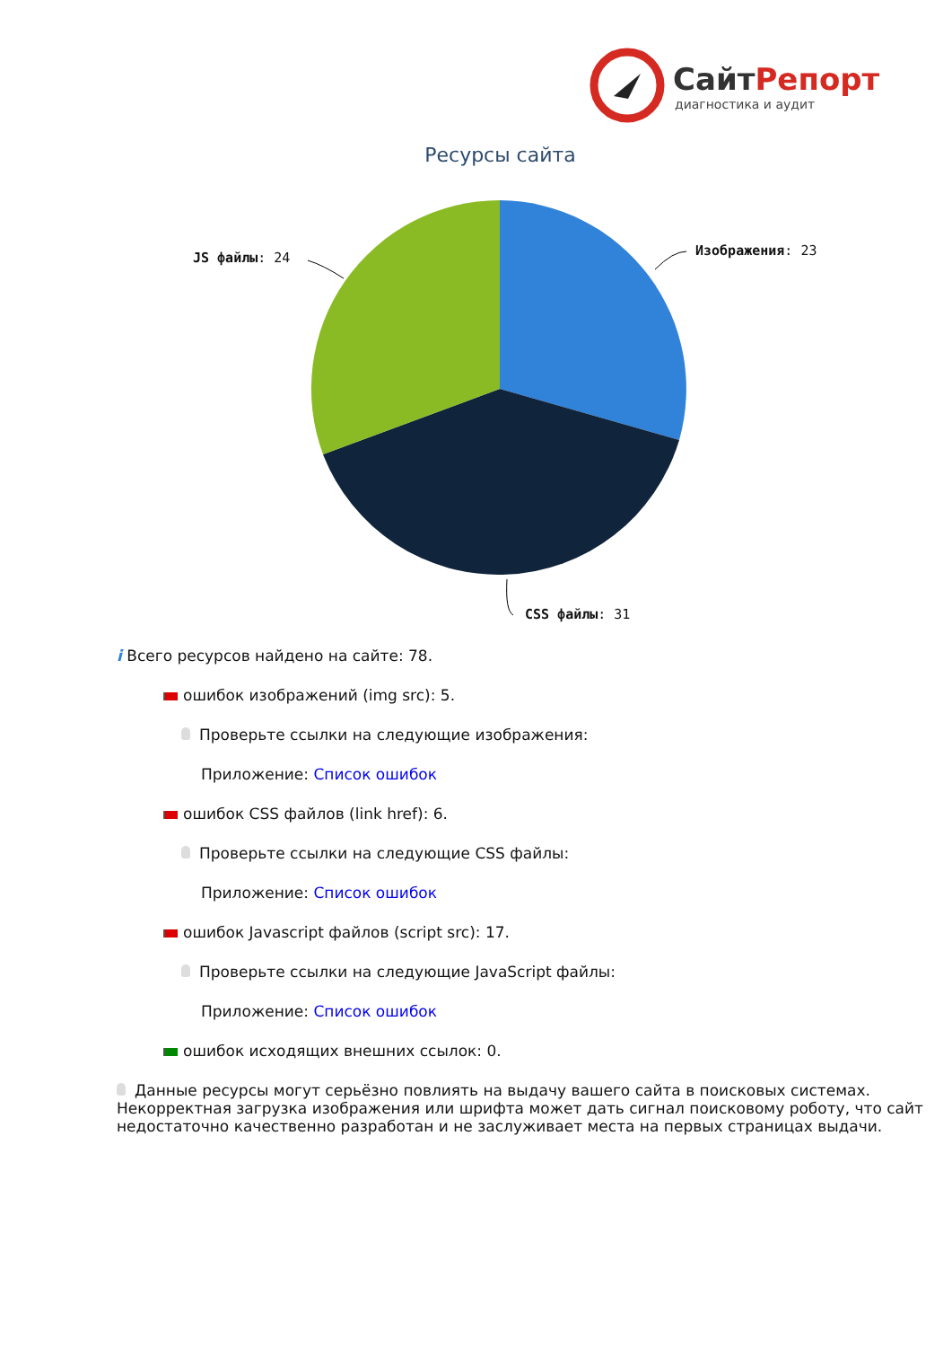СайтРепорт
диагностика и аудит
Ресурсы сайта
Изображения: 23
JS файлы: 24
CSS файлы: 31
i Всего ресурсов найдено на сайте: 78.
ошибок изображений (img src): 5.
Проверьте ссылки на следующие изображения:
Приложение: Список ошибок
ошибок CSS файлов (link href): 6.
Проверьте ссылки на следующие CSS файлы:
Приложение: Список ошибок
ошибок Javascript файлов (script src): 17.
Проверьте ссылки на следующие JavaScript файлы:
Приложение: Список ошибок
ошибок исходящих внешних ссылок: 0.
Данные ресурсы могут серьёзно повлиять на выдачу вашего сайта в поисковых системах. Некорректная загрузка изображения или шрифта может дать сигнал поисковому роботу, что сайт недостаточно качественно разработан и не заслуживает места на первых страницах выдачи.